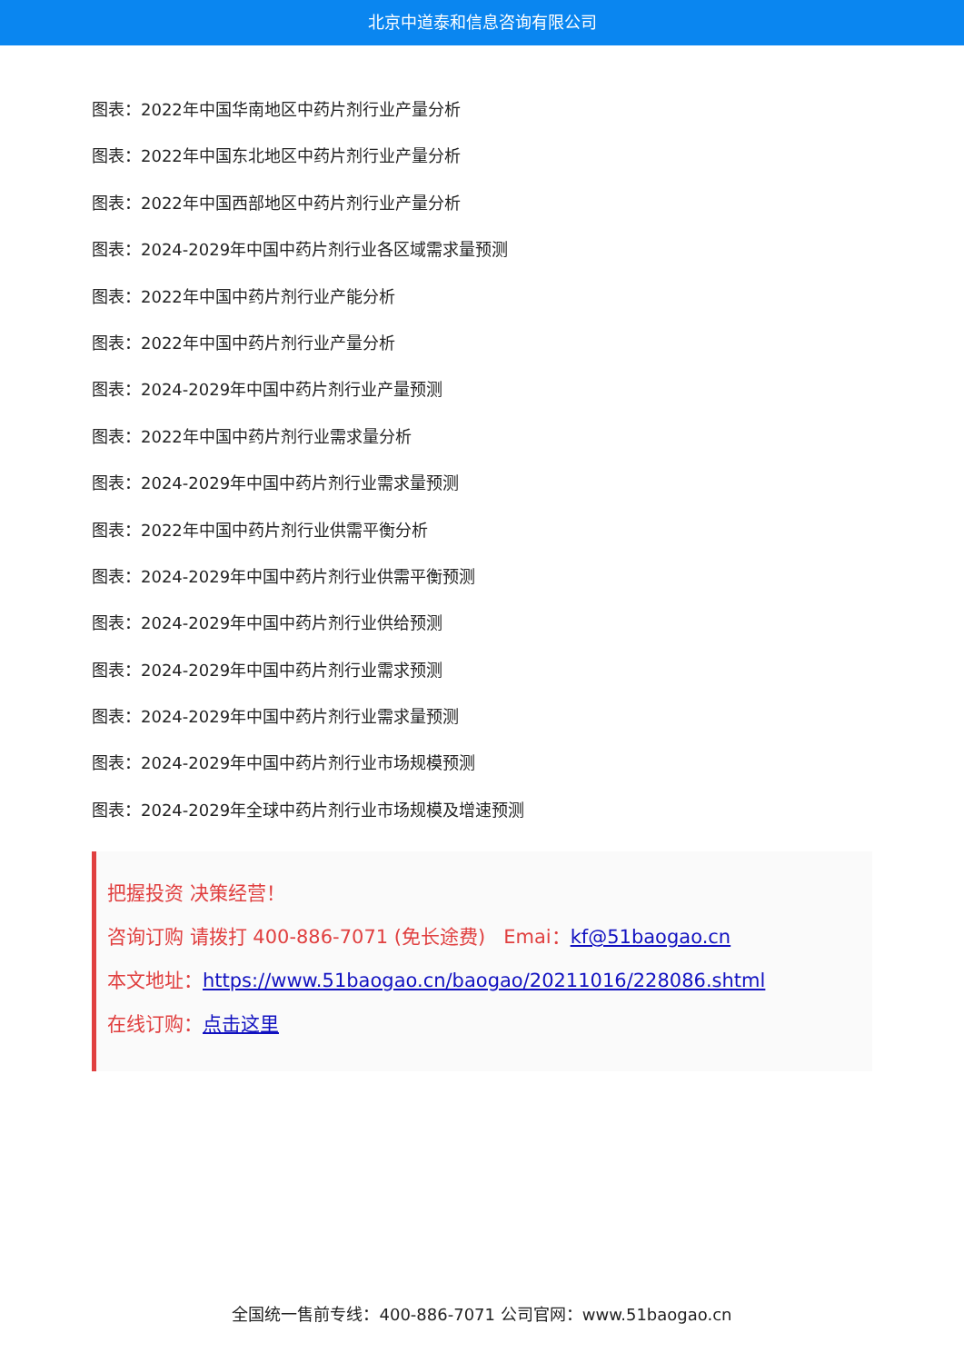北京中道泰和信息咨询有限公司
图表：2022年中国华南地区中药片剂行业产量分析
图表：2022年中国东北地区中药片剂行业产量分析
图表：2022年中国西部地区中药片剂行业产量分析
图表：2024-2029年中国中药片剂行业各区域需求量预测
图表：2022年中国中药片剂行业产能分析
图表：2022年中国中药片剂行业产量分析
图表：2024-2029年中国中药片剂行业产量预测
图表：2022年中国中药片剂行业需求量分析
图表：2024-2029年中国中药片剂行业需求量预测
图表：2022年中国中药片剂行业供需平衡分析
图表：2024-2029年中国中药片剂行业供需平衡预测
图表：2024-2029年中国中药片剂行业供给预测
图表：2024-2029年中国中药片剂行业需求预测
图表：2024-2029年中国中药片剂行业需求量预测
图表：2024-2029年中国中药片剂行业市场规模预测
图表：2024-2029年全球中药片剂行业市场规模及增速预测
把握投资 决策经营！
咨询订购 请拨打 400-886-7071 (免长途费) Emai：kf@51baogao.cn
本文地址：https://www.51baogao.cn/baogao/20211016/228086.shtml
在线订购：点击这里
全国统一售前专线：400-886-7071 公司官网：www.51baogao.cn